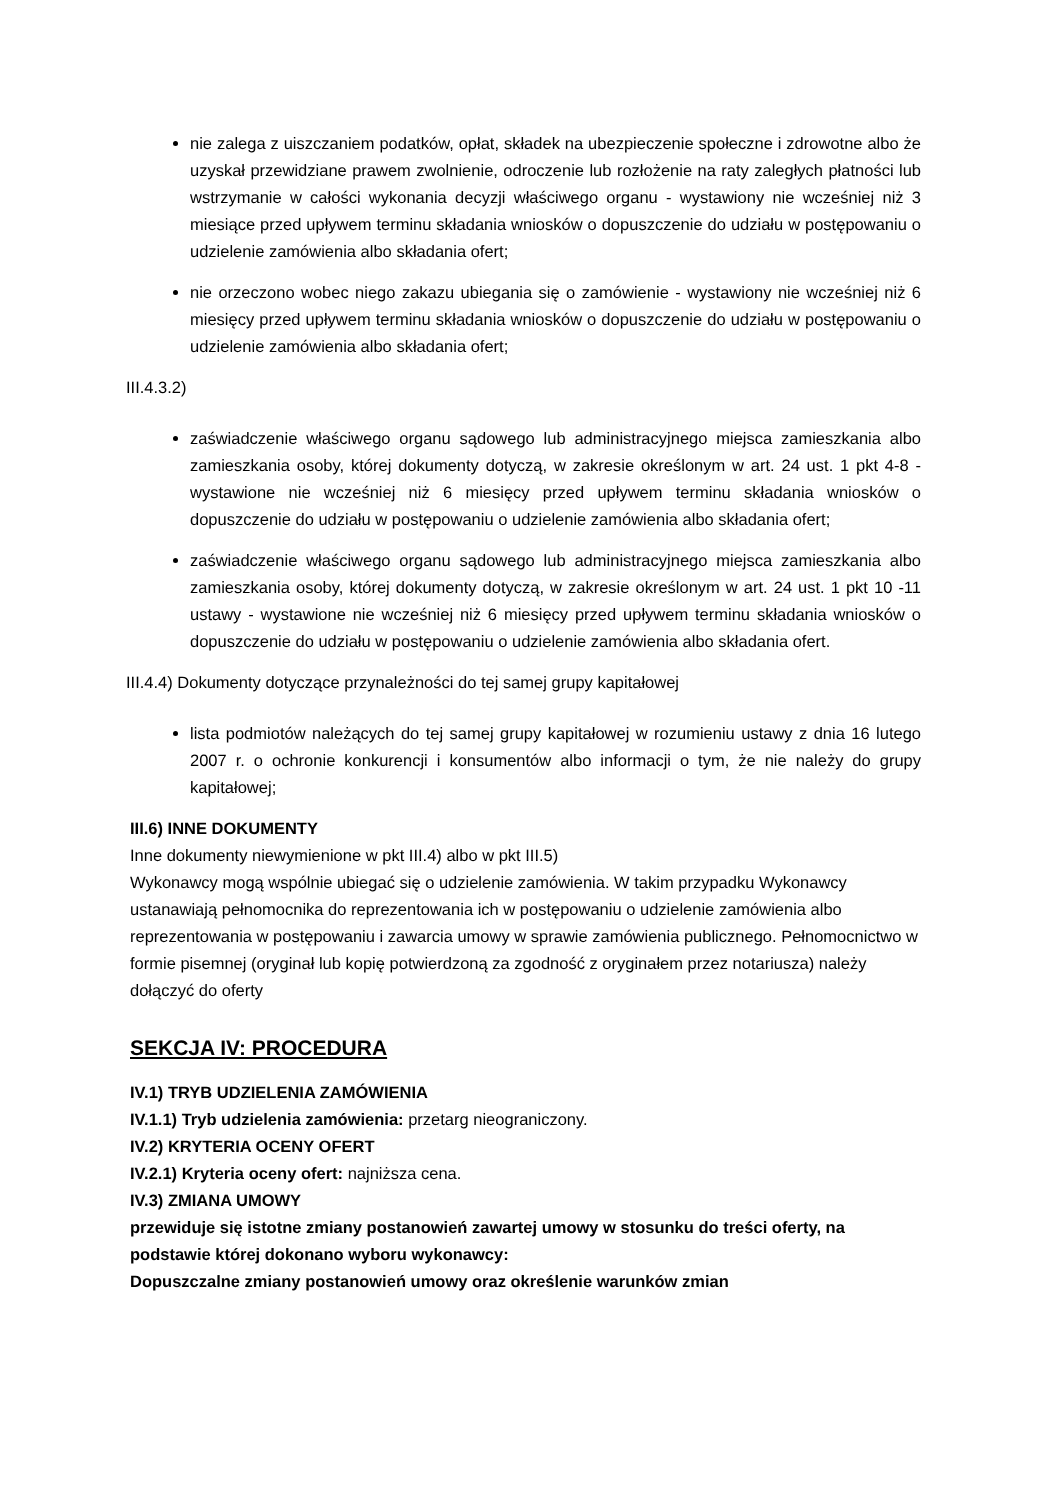nie zalega z uiszczaniem podatków, opłat, składek na ubezpieczenie społeczne i zdrowotne albo że uzyskał przewidziane prawem zwolnienie, odroczenie lub rozłożenie na raty zaległych płatności lub wstrzymanie w całości wykonania decyzji właściwego organu - wystawiony nie wcześniej niż 3 miesiące przed upływem terminu składania wniosków o dopuszczenie do udziału w postępowaniu o udzielenie zamówienia albo składania ofert;
nie orzeczono wobec niego zakazu ubiegania się o zamówienie - wystawiony nie wcześniej niż 6 miesięcy przed upływem terminu składania wniosków o dopuszczenie do udziału w postępowaniu o udzielenie zamówienia albo składania ofert;
III.4.3.2)
zaświadczenie właściwego organu sądowego lub administracyjnego miejsca zamieszkania albo zamieszkania osoby, której dokumenty dotyczą, w zakresie określonym w art. 24 ust. 1 pkt 4-8 - wystawione nie wcześniej niż 6 miesięcy przed upływem terminu składania wniosków o dopuszczenie do udziału w postępowaniu o udzielenie zamówienia albo składania ofert;
zaświadczenie właściwego organu sądowego lub administracyjnego miejsca zamieszkania albo zamieszkania osoby, której dokumenty dotyczą, w zakresie określonym w art. 24 ust. 1 pkt 10 -11 ustawy - wystawione nie wcześniej niż 6 miesięcy przed upływem terminu składania wniosków o dopuszczenie do udziału w postępowaniu o udzielenie zamówienia albo składania ofert.
III.4.4) Dokumenty dotyczące przynależności do tej samej grupy kapitałowej
lista podmiotów należących do tej samej grupy kapitałowej w rozumieniu ustawy z dnia 16 lutego 2007 r. o ochronie konkurencji i konsumentów albo informacji o tym, że nie należy do grupy kapitałowej;
III.6) INNE DOKUMENTY
Inne dokumenty niewymienione w pkt III.4) albo w pkt III.5)
Wykonawcy mogą wspólnie ubiegać się o udzielenie zamówienia. W takim przypadku Wykonawcy ustanawiają pełnomocnika do reprezentowania ich w postępowaniu o udzielenie zamówienia albo reprezentowania w postępowaniu i zawarcia umowy w sprawie zamówienia publicznego. Pełnomocnictwo w formie pisemnej (oryginał lub kopię potwierdzoną za zgodność z oryginałem przez notariusza) należy dołączyć do oferty
SEKCJA IV: PROCEDURA
IV.1) TRYB UDZIELENIA ZAMÓWIENIA
IV.1.1) Tryb udzielenia zamówienia: przetarg nieograniczony.
IV.2) KRYTERIA OCENY OFERT
IV.2.1) Kryteria oceny ofert: najniższa cena.
IV.3) ZMIANA UMOWY
przewiduje się istotne zmiany postanowień zawartej umowy w stosunku do treści oferty, na podstawie której dokonano wyboru wykonawcy:
Dopuszczalne zmiany postanowień umowy oraz określenie warunków zmian